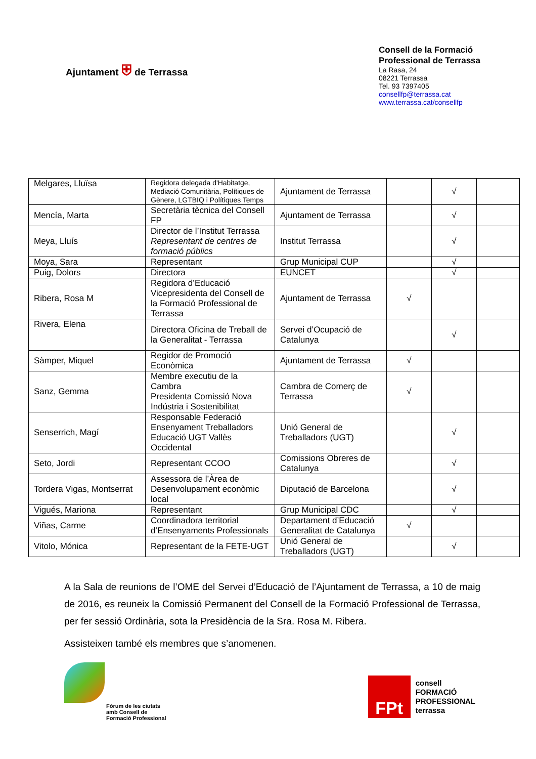Ajuntament ⛨ de Terrassa
Consell de la Formació
Professional de Terrassa
La Rasa, 24
08221 Terrassa
Tel. 93 7397405
consellfp@terrassa.cat
www.terrassa.cat/consellfp
| Melgares, Lluïsa | Regidora delegada d'Habitatge, Mediació Comunitària, Polítiques de Gènere, LGTBIQ i Polítiques Temps | Ajuntament de Terrassa | | √ | |
| Mencía, Marta | Secretària tècnica del Consell FP | Ajuntament de Terrassa | | √ | |
| Meya, Lluís | Director de l’Institut Terrassa Representant de centres de formació públics | Institut Terrassa | | √ | |
| Moya, Sara | Representant | Grup Municipal CUP | | √ | |
| Puig, Dolors | Directora | EUNCET | | √ | |
| Ribera, Rosa M | Regidora d’Educació Vicepresidenta del Consell de la Formació Professional de Terrassa | Ajuntament de Terrassa | √ | | |
| Rivera, Elena | Directora Oficina de Treball de la Generalitat - Terrassa | Servei d’Ocupació de Catalunya | | √ | |
| Sàmper, Miquel | Regidor de Promoció Econòmica | Ajuntament de Terrassa | √ | | |
| Sanz, Gemma | Membre executiu de la Cambra Presidenta Comissió Nova Indústria i Sostenibilitat | Cambra de Comerç de Terrassa | √ | | |
| Senserrich, Magí | Responsable Federació Ensenyament Treballadors Educació UGT Vallès Occidental | Unió General de Treballadors (UGT) | | √ | |
| Seto, Jordi | Representant CCOO | Comissions Obreres de Catalunya | | √ | |
| Tordera Vigas, Montserrat | Assessora de l’Àrea de Desenvolupament econòmic local | Diputació de Barcelona | | √ | |
| Vigués, Mariona | Representant | Grup Municipal CDC | | √ | |
| Viñas, Carme | Coordinadora territorial d’Ensenyaments Professionals | Departament d’Educació Generalitat de Catalunya | √ | | |
| Vitolo, Mónica | Representant de la FETE-UGT | Unió General de Treballadors (UGT) | | √ | |
A la Sala de reunions de l’OME del Servei d’Educació de l’Ajuntament de Terrassa, a 10 de maig de 2016, es reuneix la Comissió Permanent del Consell de la Formació Professional de Terrassa, per fer sessió Ordinària, sota la Presidència de la Sra. Rosa M. Ribera.
Assisteixen també els membres que s’anomenen.
Fòrum de les ciutats
amb Consell de
Formació Professional
FPt
consell
FORMACIÓ
PROFESSIONAL
terrassa